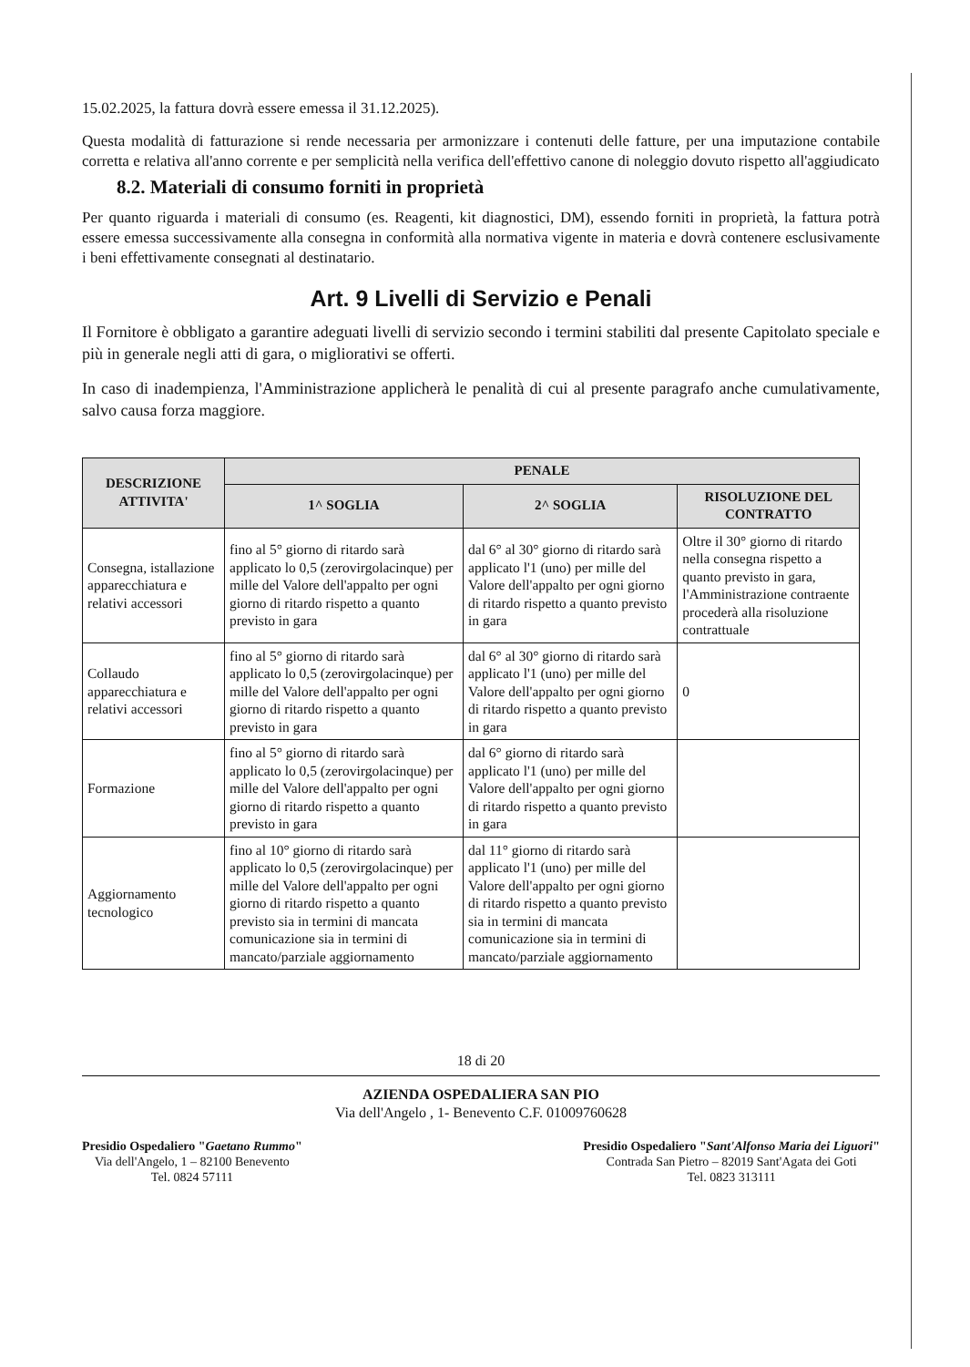15.02.2025, la fattura dovrà essere emessa il 31.12.2025).
Questa modalità di fatturazione si rende necessaria per armonizzare i contenuti delle fatture, per una imputazione contabile corretta e relativa all'anno corrente e per semplicità nella verifica dell'effettivo canone di noleggio dovuto rispetto all'aggiudicato
8.2. Materiali di consumo forniti in proprietà
Per quanto riguarda i materiali di consumo (es. Reagenti, kit diagnostici, DM), essendo forniti in proprietà, la fattura potrà essere emessa successivamente alla consegna in conformità alla normativa vigente in materia e dovrà contenere esclusivamente i beni effettivamente consegnati al destinatario.
Art. 9 Livelli di Servizio e Penali
Il Fornitore è obbligato a garantire adeguati livelli di servizio secondo i termini stabiliti dal presente Capitolato speciale e più in generale negli atti di gara, o migliorativi se offerti.
In caso di inadempienza, l'Amministrazione applicherà le penalità di cui al presente paragrafo anche cumulativamente, salvo causa forza maggiore.
| DESCRIZIONE ATTIVITA' | PENALE | | |
| --- | --- | --- | --- |
| | 1^ SOGLIA | 2^ SOGLIA | RISOLUZIONE DEL CONTRATTO |
| Consegna, istallazione apparecchiatura e relativi accessori | fino al 5° giorno di ritardo sarà applicato lo 0,5 (zerovirgolacinque) per mille del Valore dell'appalto per ogni giorno di ritardo rispetto a quanto previsto in gara | dal 6° al 30° giorno di ritardo sarà applicato l'1 (uno) per mille del Valore dell'appalto per ogni giorno di ritardo rispetto a quanto previsto in gara | Oltre il 30° giorno di ritardo nella consegna rispetto a quanto previsto in gara, l'Amministrazione contraente procederà alla risoluzione contrattuale |
| Collaudo apparecchiatura e relativi accessori | fino al 5° giorno di ritardo sarà applicato lo 0,5 (zerovirgolacinque) per mille del Valore dell'appalto per ogni giorno di ritardo rispetto a quanto previsto in gara | dal 6° al 30° giorno di ritardo sarà applicato l'1 (uno) per mille del Valore dell'appalto per ogni giorno di ritardo rispetto a quanto previsto in gara | 0 |
| Formazione | fino al 5° giorno di ritardo sarà applicato lo 0,5 (zerovirgolacinque) per mille del Valore dell'appalto per ogni giorno di ritardo rispetto a quanto previsto in gara | dal 6° giorno di ritardo sarà applicato l'1 (uno) per mille del Valore dell'appalto per ogni giorno di ritardo rispetto a quanto previsto in gara | |
| Aggiornamento tecnologico | fino al 10° giorno di ritardo sarà applicato lo 0,5 (zerovirgolacinque) per mille del Valore dell'appalto per ogni giorno di ritardo rispetto a quanto previsto sia in termini di mancata comunicazione sia in termini di mancato/parziale aggiornamento | dal 11° giorno di ritardo sarà applicato l'1 (uno) per mille del Valore dell'appalto per ogni giorno di ritardo rispetto a quanto previsto sia in termini di mancata comunicazione sia in termini di mancato/parziale aggiornamento | |
18 di 20
AZIENDA OSPEDALIERA SAN PIO
Via dell'Angelo , 1- Benevento C.F. 01009760628
Presidio Ospedaliero "Gaetano Rummo"
Via dell'Angelo, 1 – 82100 Benevento
Tel. 0824 57111
Presidio Ospedaliero "Sant'Alfonso Maria dei Liguori"
Contrada San Pietro – 82019 Sant'Agata dei Goti
Tel. 0823 313111